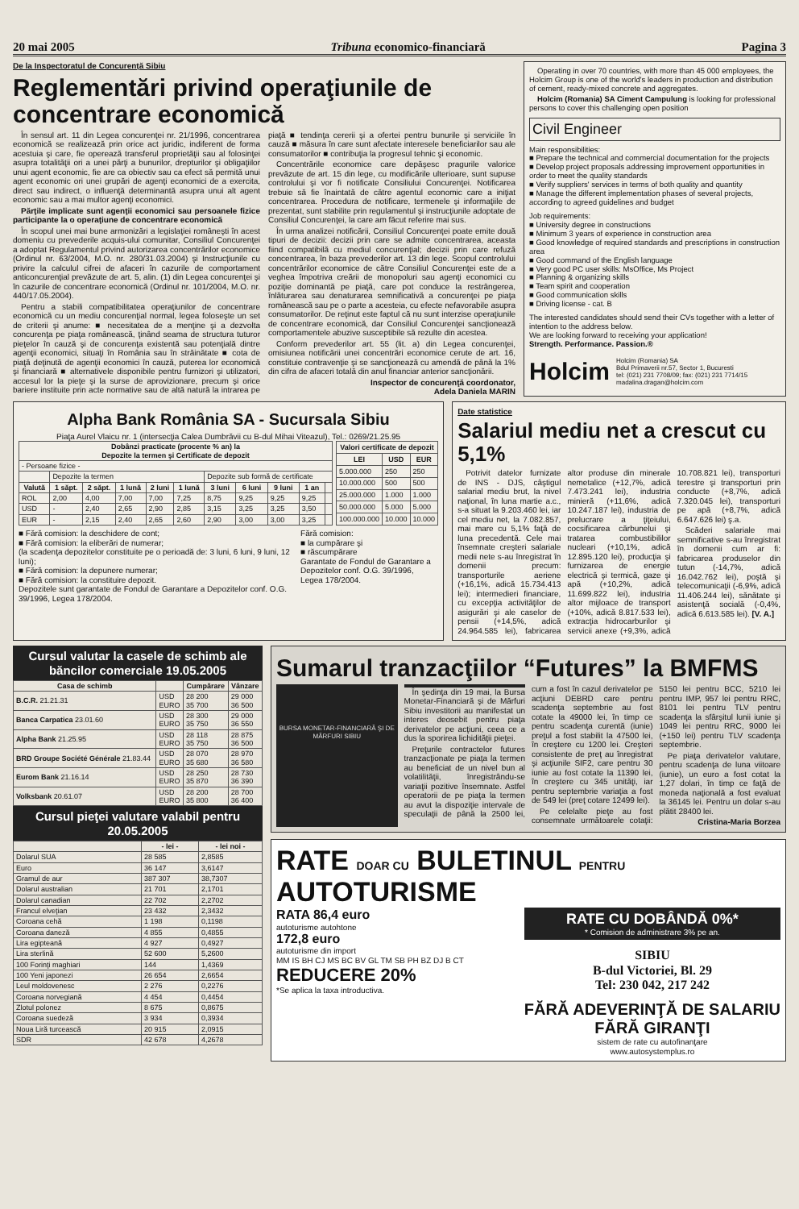20 mai 2005 Tribuna economico-financiară Pagina 3
De la Inspectoratul de Concurenţă Sibiu
Reglementări privind operaţiunile de concentrare economică
În sensul art. 11 din Legea concurenţei nr. 21/1996, concentrarea economică se realizează prin orice act juridic, indiferent de forma acestuia şi care, fie operează transferul proprietăţii sau al folosinţei asupra totalităţii ori a unei părţi a bunurilor, drepturilor şi obligaţiilor unui agent economic, fie are ca obiectiv sau ca efect să permită unui agent economic ori unei grupări de agenţi economici de a exercita, direct sau indirect, o influenţă determinantă asupra unui alt agent economic sau a mai multor agenţi economici.
Părţile implicate sunt agenţii economici sau persoanele fizice participante la o operaţiune de concentrare economică
În scopul unei mai bune armonizări a legislaţiei româneşti în acest domeniu cu prevederile acquis-ului comunitar, Consiliul Concurenţei a adoptat Regulamentul privind autorizarea concentrărilor economice (Ordinul nr. 63/2004, M.O. nr. 280/31.03.2004) şi Instrucţiunile cu privire la calculul cifrei de afaceri în cazurile de comportament anticoncurenţial prevăzute de art. 5, alin. (1) din Legea concurenţei şi în cazurile de concentrare economică (Ordinul nr. 101/2004, M.O. nr. 440/17.05.2004).
Pentru a stabili compatibilitatea operaţiunilor de concentrare economică cu un mediu concurenţial normal, legea foloseşte un set de criterii şi anume: ■ necesitatea de a menţine şi a dezvolta concurenţa pe piaţa românească, ţinând seama de structura tuturor pieţelor în cauză şi de concurenţa existentă sau potenţială dintre agenţii economici, situaţi în România sau în străinătate ■ cota de piaţă deţinută de agenţii economici în cauză, puterea lor economică şi financiară ■ alternativele disponibile pentru furnizori şi utilizatori, accesul lor la pieţe şi la surse de aprovizionare, precum şi orice bariere instituite prin acte normative sau de altă natură la intrarea pe piaţă ■ tendinţa cererii şi a ofertei pentru bunurile şi serviciile în cauză ■ măsura în care sunt afectate interesele beneficiarilor sau ale consumatorilor ■ contribuţia la progresul tehnic şi economic.
Concentrările economice care depăşesc pragurile valorice prevăzute de art. 15 din lege, cu modificările ulterioare, sunt supuse controlului şi vor fi notificate Consiliului Concurenţei. Notificarea trebuie să fie înaintată de către agentul economic care a iniţiat concentrarea. Procedura de notificare, termenele şi informaţiile de prezentat, sunt stabilite prin regulamentul şi instrucţiunile adoptate de Consiliul Concurenţei, la care am făcut referire mai sus.
În urma analizei notificării, Consiliul Concurenţei poate emite două tipuri de decizii: decizii prin care se admite concentrarea, aceasta fiind compatibilă cu mediul concurenţial; decizii prin care refuză concentrarea, în baza prevederilor art. 13 din lege. Scopul controlului concentrărilor economice de către Consiliul Concurenţei este de a veghea împotriva creării de monopoluri sau agenţi economici cu poziţie dominantă pe piaţă, care pot conduce la restrângerea, înlăturarea sau denaturarea semnificativă a concurenţei pe piaţa românească sau pe o parte a acesteia, cu efecte nefavorabile asupra consumatorilor. De reţinut este faptul că nu sunt interzise operaţiunile de concentrare economică, dar Consiliul Concurenţei sancţionează comportamentele abuzive susceptibile să rezulte din acestea.
Conform prevederilor art. 55 (lit. a) din Legea concurenţei, omisiunea notificării unei concentrări economice cerute de art. 16, constituie contravenţie şi se sancţionează cu amendă de până la 1% din cifra de afaceri totală din anul financiar anterior sancţionării.
Inspector de concurenţă coordonator,
Adela Daniela MARIN
Operating in over 70 countries, with more than 45 000 employees, the Holcim Group is one of the world's leaders in production and distribution of cement, ready-mixed concrete and aggregates.
Holcim (Romania) SA Ciment Campulung is looking for professional persons to cover this challenging open position
Civil Engineer
Main responsibilities:
■ Prepare the technical and commercial documentation for the projects
■ Develop project proposals addressing improvement opportunities in order to meet the quality standards
■ Verify suppliers' services in terms of both quality and quantity
■ Manage the different implementation phases of several projects, according to agreed guidelines and budget
Job requirements:
■ University degree in constructions
■ Minimum 3 years of experience in construction area
■ Good knowledge of required standards and prescriptions in construction area
■ Good command of the English language
■ Very good PC user skills: MsOffice, Ms Project
■ Planning & organizing skills
■ Team spirit and cooperation
■ Good communication skills
■ Driving license - cat. B
The interested candidates should send their CVs together with a letter of intention to the address below.
We are looking forward to receiving your application!
Strength. Performance. Passion.®
Holcim Holcim (Romania) SA
Bdul Primaverii nr.57, Sector 1, Bucuresti
tel: (021) 231 7708/09; fax: (021) 231 7714/15
madalina.dragan@holcim.com
Alpha Bank România SA - Sucursala Sibiu
Piaţa Aurel Vlaicu nr. 1 (intersecţia Calea Dumbrăvii cu B-dul Mihai Viteazul), Tel.: 0269/21.25.95
| Dobânzi practicate (procente % an) la Depozite la termen şi Certificate de depozit | | | | | | | | | | |
| --- | --- | --- | --- | --- | --- | --- | --- | --- | --- | --- |
| - Persoane fizice - | | | | | | | | | | |
| | Depozite la termen | | | | | Depozite sub formă de certificate | | | | |
| Valută | 1 săpt. | 2 săpt. | 1 lună | 2 luni | 1 lună | 3 luni | 6 luni | 9 luni | 1 an | |
| ROL | 2,00 | 4,00 | 7,00 | 7,00 | 7,25 | 8,75 | 9,25 | 9,25 | 9,25 | |
| USD | - | 2,40 | 2,65 | 2,90 | 2,85 | 3,15 | 3,25 | 3,25 | 3,50 | |
| EUR | - | 2,15 | 2,40 | 2,65 | 2,60 | 2,90 | 3,00 | 3,00 | 3,25 | |
| Valori certificate de depozit | | |
| --- | --- | --- |
| LEI | USD | EUR |
| 5.000.000 | 250 | 250 |
| 10.000.000 | 500 | 500 |
| 25.000.000 | 1.000 | 1.000 |
| 50.000.000 | 5.000 | 5.000 |
| 100.000.000 | 10.000 | 10.000 |
■ Fără comision: la deschidere de cont;
■ Fără comision: la eliberări de numerar;
(la scadenţa depozitelor constituite pe o perioadă de: 3 luni, 6 luni, 9 luni, 12 luni);
■ Fără comision: la depunere numerar;
■ Fără comision: la constituire depozit.
Depozitele sunt garantate de Fondul de Garantare a Depozitelor conf. O.G. 39/1996, Legea 178/2004.
Fără comision:
■ la cumpărare şi
■ răscumpărare
Garantate de Fondul de Garantare a Depozitelor conf. O.G. 39/1996, Legea 178/2004.
Date statistice
Salariul mediu net a crescut cu 5,1%
Potrivit datelor furnizate de INS - DJS, câştigul salarial mediu brut, la nivel naţional, în luna martie a.c., s-a situat la 9.203.460 lei, iar cel mediu net, la 7.082.857, mai mare cu 5,1% faţă de luna precedentă. Cele mai însemnate creşteri salariale medii nete s-au înregistrat în domenii precum: transporturile aeriene (+16,1%, adică 15.734.413 lei); intermedieri financiare, cu excepţia activităţilor de asigurări şi ale caselor de pensii (+14,5%, adică 24.964.585 lei), fabricarea altor produse din minerale nemetalice (+12,7%, adică 7.473.241 lei), industria minieră (+11,6%, adică 10.247.187 lei), industria de prelucrare a ţiţeiului, cocsificarea cărbunelui şi tratarea combustibililor nucleari (+10,1%, adică 12.895.120 lei), producţia şi furnizarea de energie electrică şi termică, gaze şi apă (+10,2%, adică 11.699.822 lei), industria altor mijloace de transport (+10%, adică 8.817.533 lei), extracţia hidrocarburilor şi servicii anexe (+9,3%, adică 10.708.821 lei), transporturi terestre şi transporturi prin conducte (+8,7%, adică 7.320.045 lei), transporturi pe apă (+8,7%, adică 6.647.626 lei) ş.a.
Scăderi salariale mai semnificative s-au înregistrat în domenii cum ar fi: fabricarea produselor din tutun (-14,7%, adică 16.042.762 lei), poştă şi telecomunicaţii (-6,9%, adică 11.406.244 lei), sănătate şi asistenţă socială (-0,4%, adică 6.613.585 lei). [V. A.]
Cursul valutar la casele de schimb ale băncilor comerciale 19.05.2005
| Casa de schimb | | Cumpărare | Vânzare |
| --- | --- | --- | --- |
| B.C.R. 21.21.31 | USD EURO | 28 200 35 700 | 29 000 36 500 |
| Banca Carpatica 23.01.60 | USD EURO | 28 300 35 750 | 29 000 36 550 |
| Alpha Bank 21.25.95 | USD EURO | 28 118 35 750 | 28 875 36 500 |
| BRD Groupe Société Générale 21.83.44 | USD EURO | 28 070 35 680 | 28 970 36 580 |
| Eurom Bank 21.16.14 | USD EURO | 28 250 35 870 | 28 730 36 390 |
| Volksbank 20.61.07 | USD EURO | 28 200 35 800 | 28 700 36 400 |
Cursul pieţei valutare valabil pentru 20.05.2005
| | - lei - | - lei noi - |
| --- | --- | --- |
| Dolarul SUA | 28 585 | 2,8585 |
| Euro | 36 147 | 3,6147 |
| Gramul de aur | 387 307 | 38,7307 |
| Dolarul australian | 21 701 | 2,1701 |
| Dolarul canadian | 22 702 | 2,2702 |
| Francul elveţian | 23 432 | 2,3432 |
| Coroana cehă | 1 198 | 0,1198 |
| Coroana daneză | 4 855 | 0,4855 |
| Lira egipteană | 4 927 | 0,4927 |
| Lira sterlină | 52 600 | 5,2600 |
| 100 Forinţi maghiari | 144 | 1,4369 |
| 100 Yeni japonezi | 26 654 | 2,6654 |
| Leul moldovenesc | 2 276 | 0,2276 |
| Coroana norvegiană | 4 454 | 0,4454 |
| Zlotul polonez | 8 675 | 0,8675 |
| Coroana suedeză | 3 934 | 0,3934 |
| Noua Liră turcească | 20 915 | 2,0915 |
| SDR | 42 678 | 4,2678 |
Sumarul tranzacţiilor “Futures” la BMFMS
BURSA MONETAR-FINANCIARĂ ŞI DE MĂRFURI SIBIU
În şedinţa din 19 mai, la Bursa Monetar-Financiară şi de Mărfuri Sibiu investitorii au manifestat un interes deosebit pentru piaţa derivatelor pe acţiuni, ceea ce a dus la sporirea lichidităţii pieţei.
Preţurile contractelor futures tranzacţionate pe piaţa la termen au beneficiat de un nivel bun al volatilităţii, înregistrându-se variaţii pozitive însemnate. Astfel operatorii de pe piaţa la termen au avut la dispoziţie intervale de speculaţii de până la 2500 lei, cum a fost în cazul derivatelor pe acţiuni DEBRD care pentru scadenţa septembrie au fost cotate la 49000 lei, în timp ce pentru scadenţa curentă (iunie) preţul a fost stabilit la 47500 lei, în creştere cu 1200 lei. Creşteri consistente de preţ au înregistrat şi acţiunile SIF2, care pentru 30 iunie au fost cotate la 11390 lei, în creştere cu 345 unităţi, iar pentru septembrie variaţia a fost de 549 lei (preţ cotare 12499 lei).
Pe celelalte pieţe au fost consemnate următoarele cotaţii: 5150 lei pentru BCC, 5210 lei pentru IMP, 957 lei pentru RRC, 8101 lei pentru TLV pentru scadenţa la sfârşitul lunii iunie şi 1049 lei pentru RRC, 9000 lei (+150 lei) pentru TLV scadenţa septembrie.
Pe piaţa derivatelor valutare, pentru scadenţa de luna viitoare (iunie), un euro a fost cotat la 1,27 dolari, în timp ce faţă de moneda naţională a fost evaluat la 36145 lei. Pentru un dolar s-au plătit 28400 lei.
Cristina-Maria Borzea
RATE DOAR CU BULETINUL PENTRU AUTOTURISME
RATA 86,4 euro
autoturisme autohtone
172,8 euro
autoturisme din import
MM IS BH CJ MS BC BV GL TM SB PH BZ DJ B CT
REDUCERE 20%
*Se aplica la taxa introductiva.
RATE CU DOBÂNDĂ 0%*
* Comision de administrare 3% pe an.
SIBIU
B-dul Victoriei, Bl. 29
Tel: 230 042, 217 242
FĂRĂ ADEVERINŢĂ DE SALARIU
FĂRĂ GIRANŢI
sistem de rate cu autofinanţare
www.autosystemplus.ro